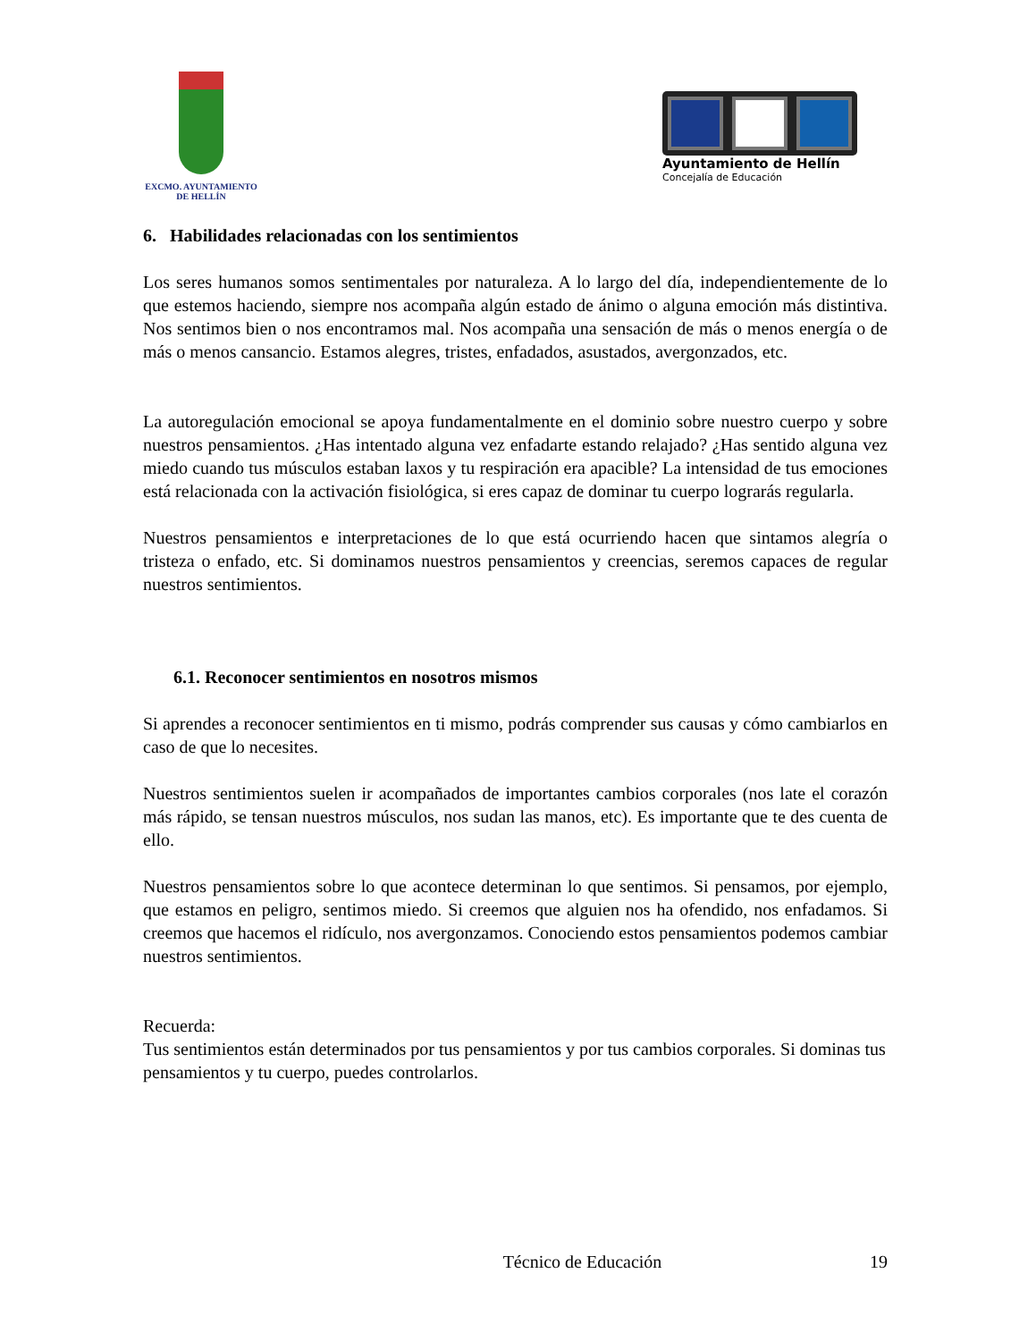EXCMO. AYUNTAMIENTO
DE HELLÍN
Ayuntamiento de Hellín
Concejalía de Educación
6. Habilidades relacionadas con los sentimientos
Los seres humanos somos sentimentales por naturaleza. A lo largo del día, independientemente de lo que estemos haciendo, siempre nos acompaña algún estado de ánimo o alguna emoción más distintiva. Nos sentimos bien o nos encontramos mal. Nos acompaña una sensación de más o menos energía o de más o menos cansancio. Estamos alegres, tristes, enfadados, asustados, avergonzados, etc.
La autoregulación emocional se apoya fundamentalmente en el dominio sobre nuestro cuerpo y sobre nuestros pensamientos. ¿Has intentado alguna vez enfadarte estando relajado? ¿Has sentido alguna vez miedo cuando tus músculos estaban laxos y tu respiración era apacible? La intensidad de tus emociones está relacionada con la activación fisiológica, si eres capaz de dominar tu cuerpo lograrás regularla.
Nuestros pensamientos e interpretaciones de lo que está ocurriendo hacen que sintamos alegría o tristeza o enfado, etc. Si dominamos nuestros pensamientos y creencias, seremos capaces de regular nuestros sentimientos.
6.1. Reconocer sentimientos en nosotros mismos
Si aprendes a reconocer sentimientos en ti mismo, podrás comprender sus causas y cómo cambiarlos en caso de que lo necesites.
Nuestros sentimientos suelen ir acompañados de importantes cambios corporales (nos late el corazón más rápido, se tensan nuestros músculos, nos sudan las manos, etc). Es importante que te des cuenta de ello.
Nuestros pensamientos sobre lo que acontece determinan lo que sentimos. Si pensamos, por ejemplo, que estamos en peligro, sentimos miedo. Si creemos que alguien nos ha ofendido, nos enfadamos. Si creemos que hacemos el ridículo, nos avergonzamos. Conociendo estos pensamientos podemos cambiar nuestros sentimientos.
Recuerda:
Tus sentimientos están determinados por tus pensamientos y por tus cambios corporales. Si dominas tus pensamientos y tu cuerpo, puedes controlarlos.
Técnico de Educación 19